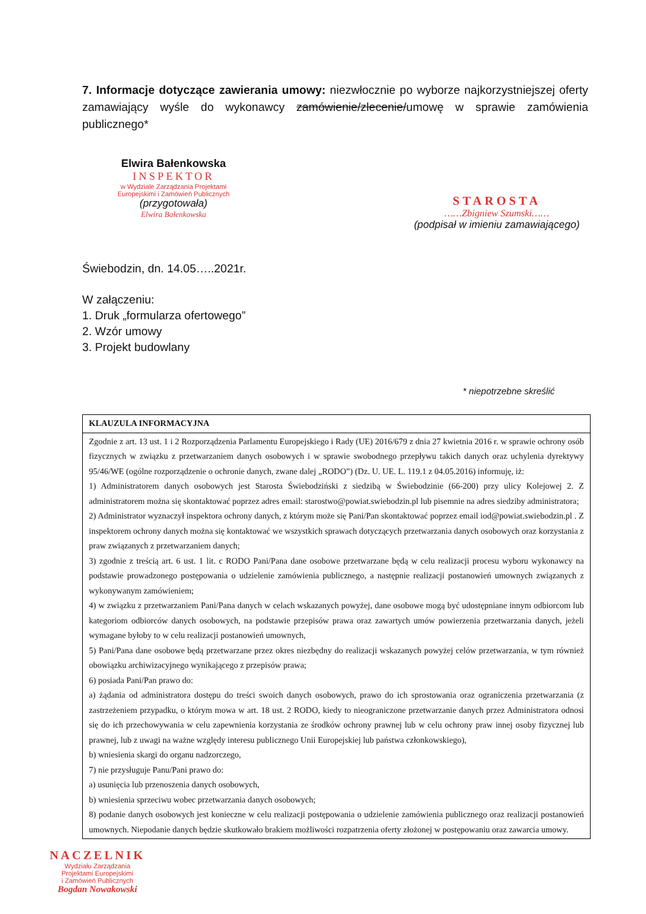7. Informacje dotyczące zawierania umowy: niezwłocznie po wyborze najkorzystniejszej oferty zamawiający wyśle do wykonawcy zamówienie/zlecenie/umowę w sprawie zamówienia publicznego*
Elwira Bałenkowska
INSPEKTOR
w Wydziale Zarządzania Projektami Europejskimi i Zamówień Publicznych
(przygotowała)
Elwira Bałenkowska
STAROSTA
……Zbigniew Szumski……
(podpisał w imieniu zamawiającego)
Świebodzin, dn. 14.05…..2021r.
W załączeniu:
1. Druk „formularza ofertowego”
2. Wzór umowy
3. Projekt budowlany
* niepotrzebne skreślić
| KLAUZULA INFORMACYJNA |
| Zgodnie z art. 13 ust. 1 i 2 Rozporządzenia Parlamentu Europejskiego i Rady (UE) 2016/679 z dnia 27 kwietnia 2016 r. w sprawie ochrony osób fizycznych w związku z przetwarzaniem danych osobowych i w sprawie swobodnego przepływu takich danych oraz uchylenia dyrektywy 95/46/WE (ogólne rozporządzenie o ochronie danych, zwane dalej „RODO”) (Dz. U. UE. L. 119.1 z 04.05.2016) informuję, iż: 1) Administratorem danych osobowych jest Starosta Świebodziński z siedzibą w Świebodzinie (66-200) przy ulicy Kolejowej 2. Z administratorem można się skontaktować poprzez adres email: starostwo@powiat.swiebodzin.pl lub pisemnie na adres siedziby administratora; 2) Administrator wyznaczył inspektora ochrony danych, z którym może się Pani/Pan skontaktować poprzez email iod@powiat.swiebodzin.pl . Z inspektorem ochrony danych można się kontaktować we wszystkich sprawach dotyczących przetwarzania danych osobowych oraz korzystania z praw związanych z przetwarzaniem danych; 3) zgodnie z treścią art. 6 ust. 1 lit. c RODO Pani/Pana dane osobowe przetwarzane będą w celu realizacji procesu wyboru wykonawcy na podstawie prowadzonego postępowania o udzielenie zamówienia publicznego, a następnie realizacji postanowień umownych związanych z wykonywanym zamówieniem; 4) w związku z przetwarzaniem Pani/Pana danych w celach wskazanych powyżej, dane osobowe mogą być udostępniane innym odbiorcom lub kategoriom odbiorców danych osobowych, na podstawie przepisów prawa oraz zawartych umów powierzenia przetwarzania danych, jeżeli wymagane byłoby to w celu realizacji postanowień umownych, 5) Pani/Pana dane osobowe będą przetwarzane przez okres niezbędny do realizacji wskazanych powyżej celów przetwarzania, w tym również obowiązku archiwizacyjnego wynikającego z przepisów prawa; 6) posiada Pani/Pan prawo do: a) żądania od administratora dostępu do treści swoich danych osobowych, prawo do ich sprostowania oraz ograniczenia przetwarzania (z zastrzeżeniem przypadku, o którym mowa w art. 18 ust. 2 RODO, kiedy to nieograniczone przetwarzanie danych przez Administratora odnosi się do ich przechowywania w celu zapewnienia korzystania ze środków ochrony prawnej lub w celu ochrony praw innej osoby fizycznej lub prawnej, lub z uwagi na ważne względy interesu publicznego Unii Europejskiej lub państwa członkowskiego), b) wniesienia skargi do organu nadzorczego, 7) nie przysługuje Panu/Pani prawo do: a) usunięcia lub przenoszenia danych osobowych, b) wniesienia sprzeciwu wobec przetwarzania danych osobowych; 8) podanie danych osobowych jest konieczne w celu realizacji postępowania o udzielenie zamówienia publicznego oraz realizacji postanowień umownych. Niepodanie danych będzie skutkowało brakiem możliwości rozpatrzenia oferty złożonej w postępowaniu oraz zawarcia umowy. |
NACZELNIK
Wydziału Zarządzania
Projektami Europejskimi
i Zamówień Publicznych
Bogdan Nowakowski